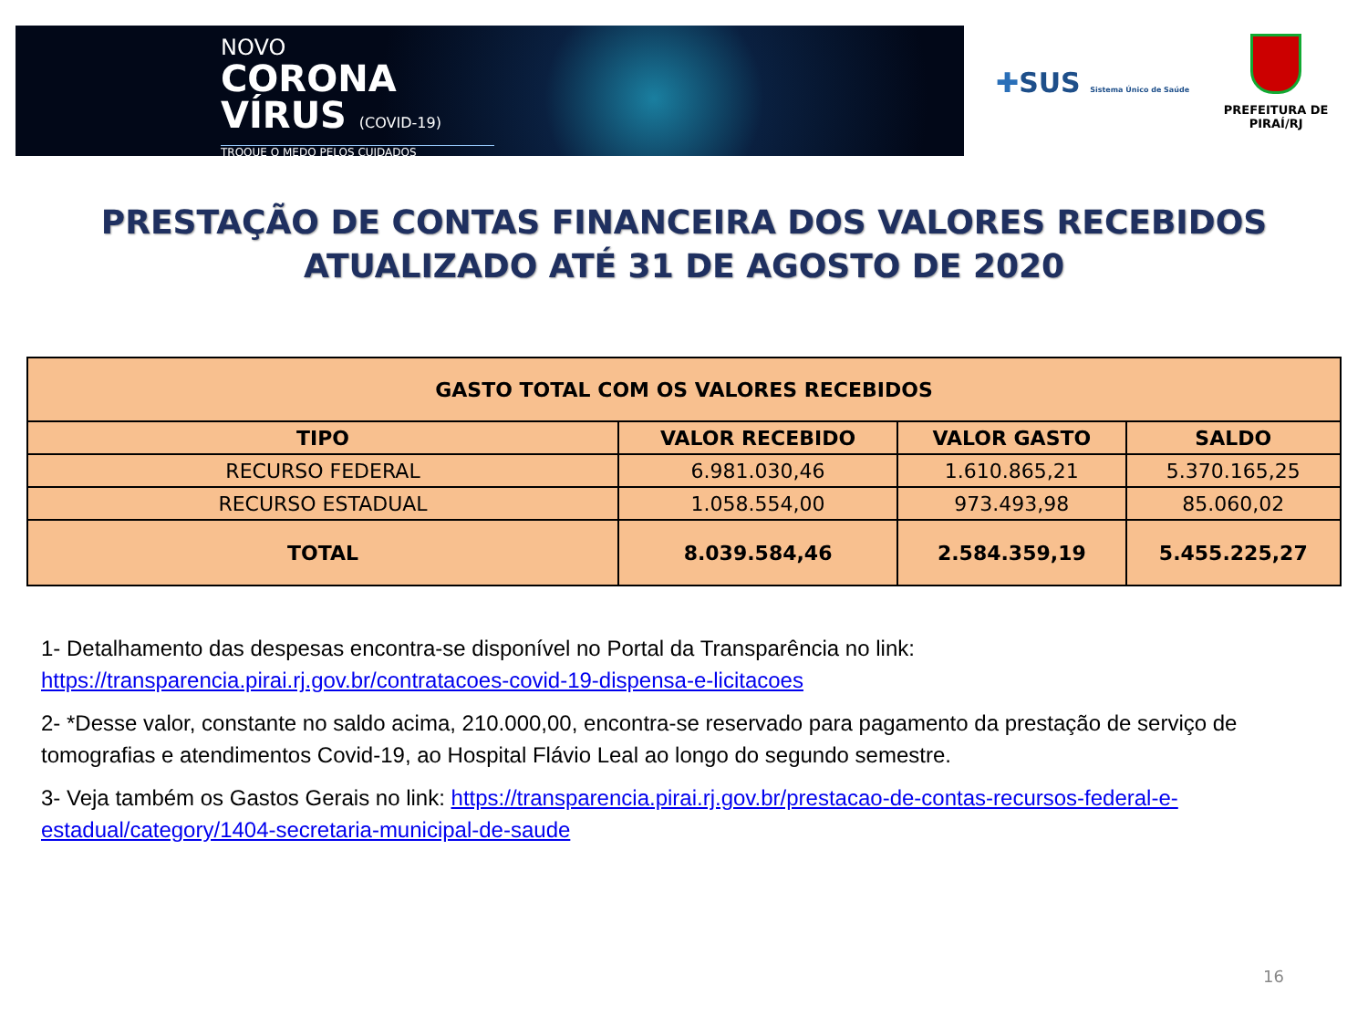NOVO
CORONA
VÍRUS (COVID-19)
TROQUE O MEDO PELOS CUIDADOS
✚SUS Sistema Único de Saúde
PREFEITURA DE PIRAÍ/RJ
PRESTAÇÃO DE CONTAS FINANCEIRA DOS VALORES RECEBIDOS
ATUALIZADO ATÉ 31 DE AGOSTO DE 2020
| GASTO TOTAL COM OS VALORES RECEBIDOS | | | |
| --- | --- | --- | --- |
| TIPO | VALOR RECEBIDO | VALOR GASTO | SALDO |
| RECURSO FEDERAL | 6.981.030,46 | 1.610.865,21 | 5.370.165,25 |
| RECURSO ESTADUAL | 1.058.554,00 | 973.493,98 | 85.060,02 |
| TOTAL | 8.039.584,46 | 2.584.359,19 | 5.455.225,27 |
1- Detalhamento das despesas encontra-se disponível no Portal da Transparência no link: https://transparencia.pirai.rj.gov.br/contratacoes-covid-19-dispensa-e-licitacoes
2- *Desse valor, constante no saldo acima, 210.000,00, encontra-se reservado para pagamento da prestação de serviço de tomografias e atendimentos Covid-19, ao Hospital Flávio Leal ao longo do segundo semestre.
3- Veja também os Gastos Gerais no link: https://transparencia.pirai.rj.gov.br/prestacao-de-contas-recursos-federal-e-estadual/category/1404-secretaria-municipal-de-saude
16